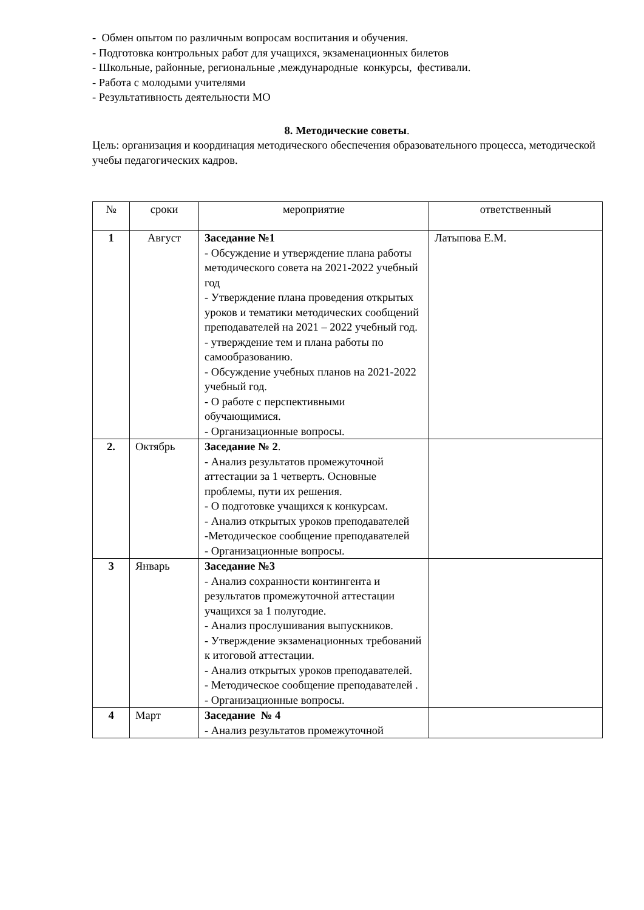- Обмен опытом по различным вопросам воспитания и обучения.
- Подготовка контрольных работ для учащихся, экзаменационных билетов
- Школьные, районные, региональные ,международные конкурсы, фестивали.
- Работа с молодыми учителями
- Результативность деятельности МО
8. Методические советы.
Цель: организация и координация методического обеспечения образовательного процесса, методической учебы педагогических кадров.
| № | сроки | мероприятие | ответственный |
| --- | --- | --- | --- |
| 1 | Август | Заседание №1 - Обсуждение и утверждение плана работы методического совета на 2021-2022 учебный год - Утверждение плана проведения открытых уроков и тематики методических сообщений преподавателей на 2021 – 2022 учебный год. - утверждение тем и плана работы по самообразованию. - Обсуждение учебных планов на 2021-2022 учебный год. - О работе с перспективными обучающимися. - Организационные вопросы. | Латыпова Е.М. |
| 2. | Октябрь | Заседание № 2 . - Анализ результатов промежуточной аттестации за 1 четверть. Основные проблемы, пути их решения. - О подготовке учащихся к конкурсам. - Анализ открытых уроков преподавателей -Методическое сообщение преподавателей - Организационные вопросы. | |
| 3 | Январь | Заседание №3 - Анализ сохранности контингента и результатов промежуточной аттестации учащихся за 1 полугодие. - Анализ прослушивания выпускников. - Утверждение экзаменационных требований к итоговой аттестации. - Анализ открытых уроков преподавателей. - Методическое сообщение преподавателей . - Организационные вопросы. | |
| 4 | Март | Заседание № 4 - Анализ результатов промежуточной | |